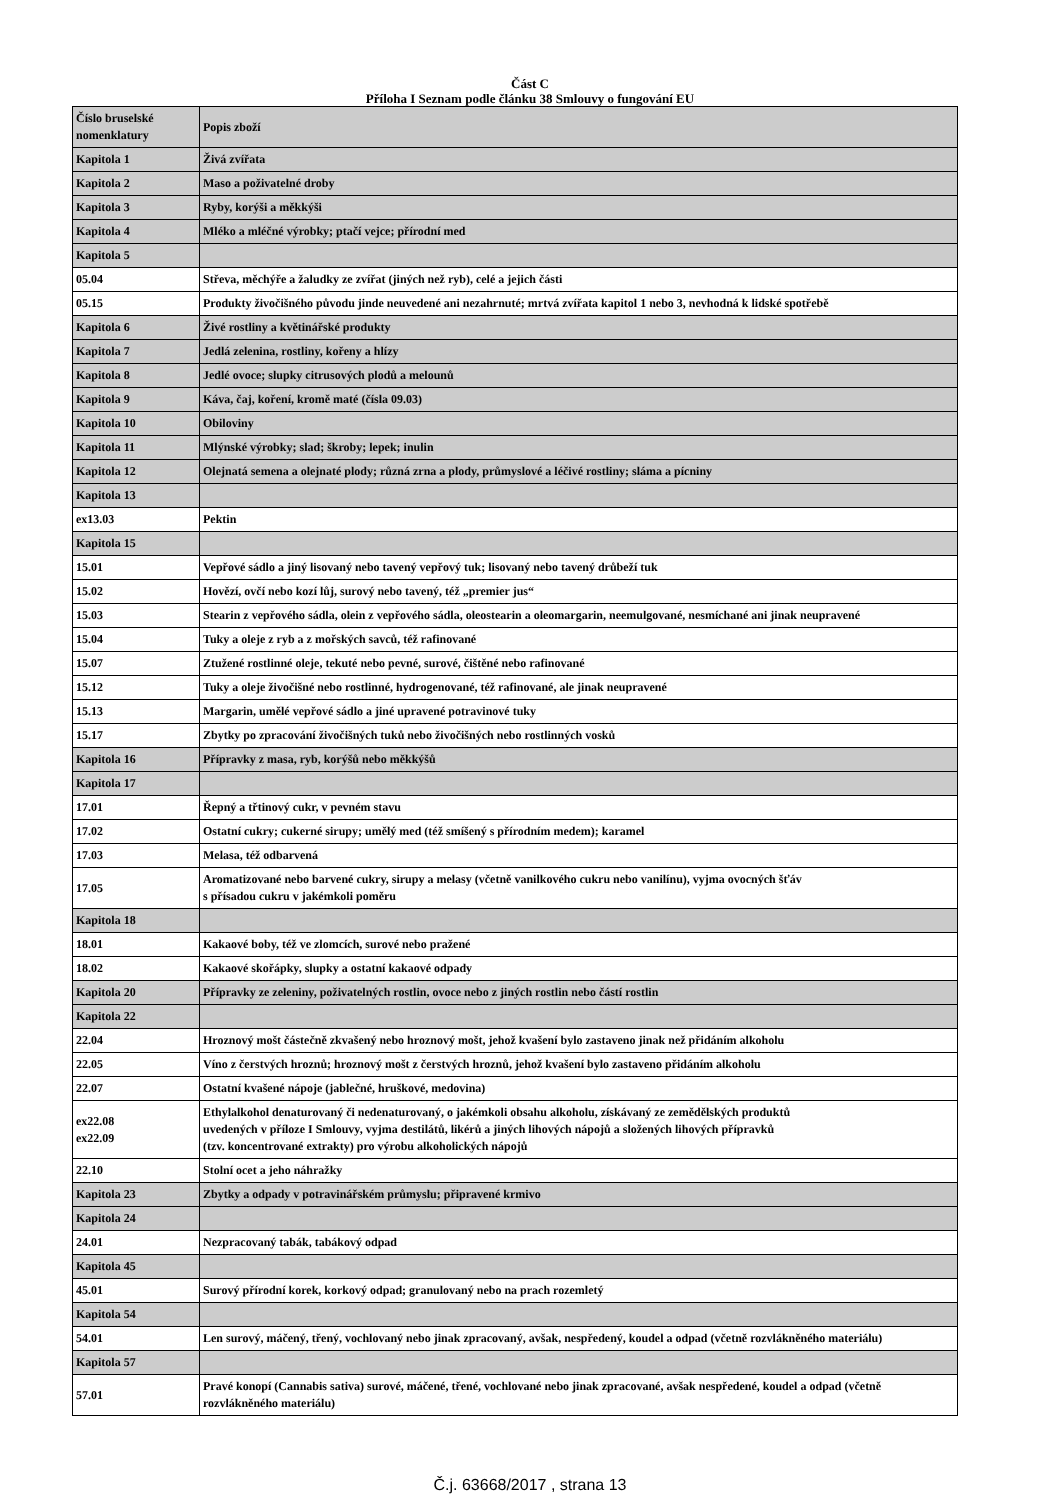Část C
Příloha I Seznam podle článku 38 Smlouvy o fungování EU
| Číslo bruselské nomenklatury | Popis zboží |
| --- | --- |
| Kapitola 1 | Živá zvířata |
| Kapitola 2 | Maso a poživatelné droby |
| Kapitola 3 | Ryby, korýši a měkkýši |
| Kapitola 4 | Mléko a mléčné výrobky; ptačí vejce; přírodní med |
| Kapitola 5 | |
| 05.04 | Střeva, měchýře a žaludky ze zvířat (jiných než ryb), celé a jejich části |
| 05.15 | Produkty živočišného původu jinde neuvedené ani nezahrnuté; mrtvá zvířata kapitol 1 nebo 3, nevhodná k lidské spotřebě |
| Kapitola 6 | Živé rostliny a květinářské produkty |
| Kapitola 7 | Jedlá zelenina, rostliny, kořeny a hlízy |
| Kapitola 8 | Jedlé ovoce; slupky citrusových plodů a melounů |
| Kapitola 9 | Káva, čaj, koření, kromě maté (čísla 09.03) |
| Kapitola 10 | Obiloviny |
| Kapitola 11 | Mlýnské výrobky; slad; škroby; lepek; inulin |
| Kapitola 12 | Olejnatá semena a olejnaté plody; různá zrna a plody, průmyslové a léčivé rostliny; sláma a pícniny |
| Kapitola 13 | |
| ex13.03 | Pektin |
| Kapitola 15 | |
| 15.01 | Vepřové sádlo a jiný lisovaný nebo tavený vepřový tuk; lisovaný nebo tavený drůbeží tuk |
| 15.02 | Hovězí, ovčí nebo kozí lůj, surový nebo tavený, též „premier jus“ |
| 15.03 | Stearin z vepřového sádla, olein z vepřového sádla, oleostearin a oleomargarin, neemulgované, nesmíchané ani jinak neupravené |
| 15.04 | Tuky a oleje z ryb a z mořských savců, též rafinované |
| 15.07 | Ztužené rostlinné oleje, tekuté nebo pevné, surové, čištěné nebo rafinované |
| 15.12 | Tuky a oleje živočišné nebo rostlinné, hydrogenované, též rafinované, ale jinak neupravené |
| 15.13 | Margarin, umělé vepřové sádlo a jiné upravené potravinové tuky |
| 15.17 | Zbytky po zpracování živočišných tuků nebo živočišných nebo rostlinných vosků |
| Kapitola 16 | Přípravky z masa, ryb, korýšů nebo měkkýšů |
| Kapitola 17 | |
| 17.01 | Řepný a třtinový cukr, v pevném stavu |
| 17.02 | Ostatní cukry; cukerné sirupy; umělý med (též smíšený s přírodním medem); karamel |
| 17.03 | Melasa, též odbarvená |
| 17.05 | Aromatizované nebo barvené cukry, sirupy a melasy (včetně vanilkového cukru nebo vanilínu), vyjma ovocných šťáv s přísadou cukru v jakémkoli poměru |
| Kapitola 18 | |
| 18.01 | Kakaové boby, též ve zlomcích, surové nebo pražené |
| 18.02 | Kakaové skořápky, slupky a ostatní kakaové odpady |
| Kapitola 20 | Přípravky ze zeleniny, poživatelných rostlin, ovoce nebo z jiných rostlin nebo částí rostlin |
| Kapitola 22 | |
| 22.04 | Hroznový mošt částečně zkvašený nebo hroznový mošt, jehož kvašení bylo zastaveno jinak než přidáním alkoholu |
| 22.05 | Víno z čerstvých hroznů; hroznový mošt z čerstvých hroznů, jehož kvašení bylo zastaveno přidáním alkoholu |
| 22.07 | Ostatní kvašené nápoje (jablečné, hruškové, medovina) |
| ex22.08 ex22.09 | Ethylalkohol denaturovaný či nedenaturovaný, o jakémkoli obsahu alkoholu, získávaný ze zemědělských produktů uvedených v příloze I Smlouvy, vyjma destilátů, likérů a jiných lihových nápojů a složených lihových přípravků (tzv. koncentrované extrakty) pro výrobu alkoholických nápojů |
| 22.10 | Stolní ocet a jeho náhražky |
| Kapitola 23 | Zbytky a odpady v potravinářském průmyslu; připravené krmivo |
| Kapitola 24 | |
| 24.01 | Nezpracovaný tabák, tabákový odpad |
| Kapitola 45 | |
| 45.01 | Surový přírodní korek, korkový odpad; granulovaný nebo na prach rozemletý |
| Kapitola 54 | |
| 54.01 | Len surový, máčený, třený, vochlovaný nebo jinak zpracovaný, avšak, nespředený, koudel a odpad (včetně rozvlákněného materiálu) |
| Kapitola 57 | |
| 57.01 | Pravé konopí (Cannabis sativa) surové, máčené, třené, vochlované nebo jinak zpracované, avšak nespředené, koudel a odpad (včetně rozvlákněného materiálu) |
Č.j. 63668/2017 , strana 13